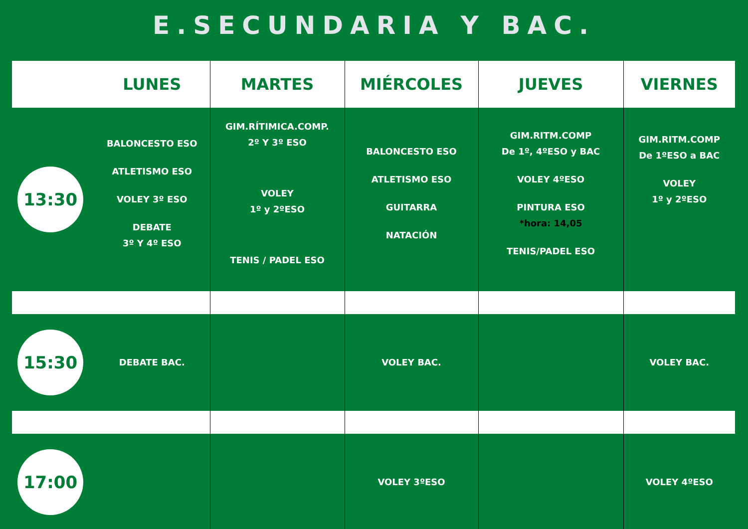E.SECUNDARIA Y BAC.
| | LUNES | MARTES | MIÉRCOLES | JUEVES | VIERNES |
| --- | --- | --- | --- | --- | --- |
| 13:30 | BALONCESTO ESO ATLETISMO ESO VOLEY 3º ESO DEBATE 3º Y 4º ESO | GIM.RÍTIMICA.COMP. 2º Y 3º ESO VOLEY 1º y 2ºESO TENIS / PADEL ESO | BALONCESTO ESO ATLETISMO ESO GUITARRA NATACIÓN | GIM.RITM.COMP De 1º, 4ºESO y BAC VOLEY 4ºESO PINTURA ESO *hora: 14,05 TENIS/PADEL ESO | GIM.RITM.COMP De 1ºESO a BAC VOLEY 1º y 2ºESO |
| 15:30 | DEBATE BAC. | | VOLEY BAC. | | VOLEY BAC. |
| 17:00 | | | VOLEY 3ºESO | | VOLEY 4ºESO |